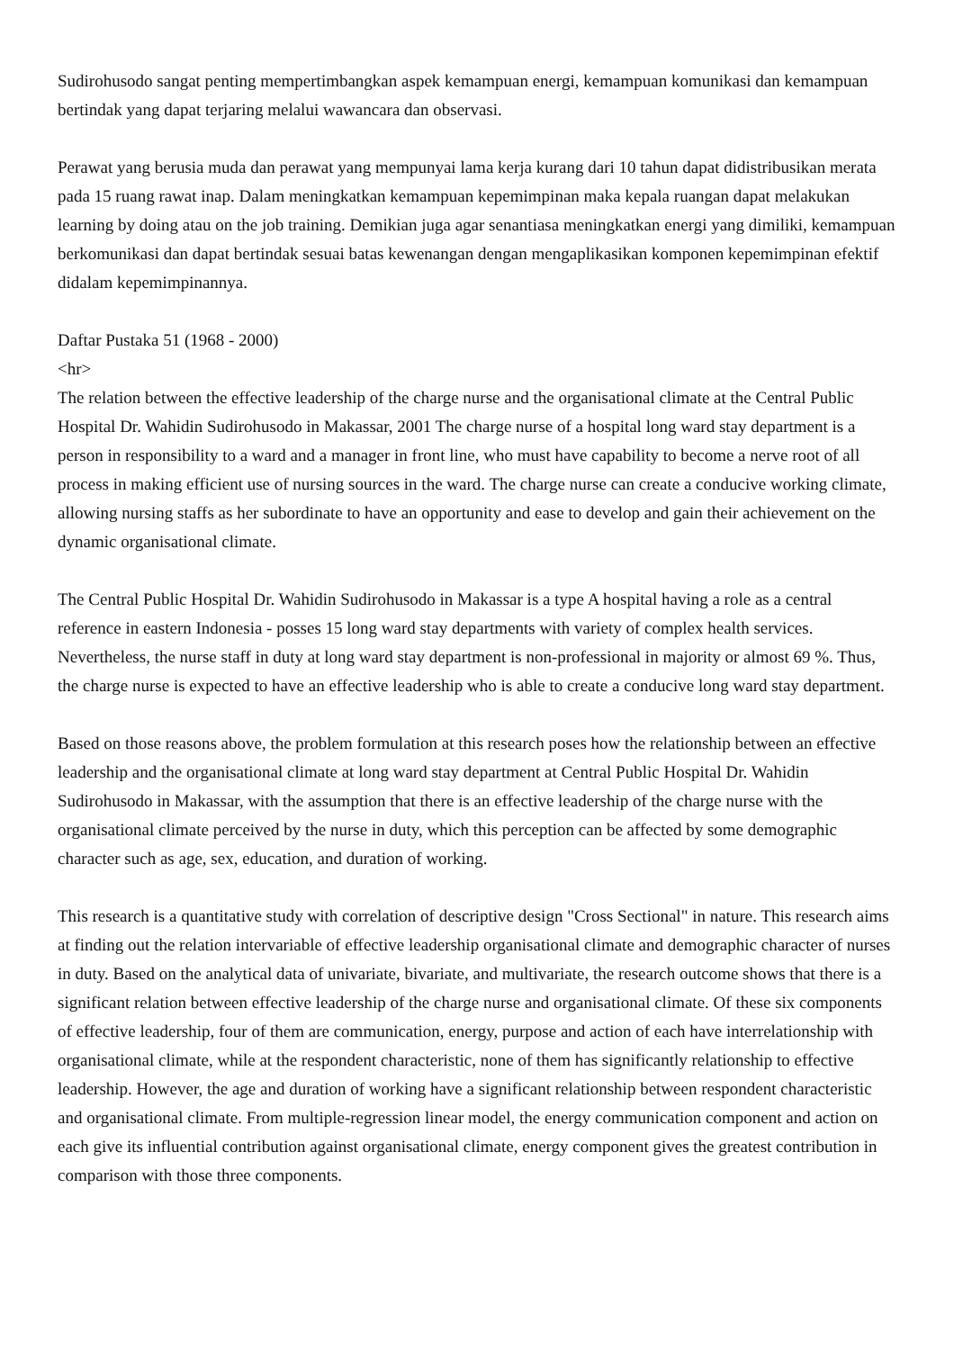Sudirohusodo sangat penting mempertimbangkan aspek kemampuan energi, kemampuan komunikasi dan kemampuan bertindak yang dapat terjaring melalui wawancara dan observasi.
Perawat yang berusia muda dan perawat yang mempunyai lama kerja kurang dari 10 tahun dapat didistribusikan merata pada 15 ruang rawat inap. Dalam meningkatkan kemampuan kepemimpinan maka kepala ruangan dapat melakukan learning by doing atau on the job training. Demikian juga agar senantiasa meningkatkan energi yang dimiliki, kemampuan berkomunikasi dan dapat bertindak sesuai batas kewenangan dengan mengaplikasikan komponen kepemimpinan efektif didalam kepemimpinannya.
Daftar Pustaka 51 (1968 - 2000)
<hr>
The relation between the effective leadership of the charge nurse and the organisational climate at the Central Public Hospital Dr. Wahidin Sudirohusodo in Makassar, 2001 The charge nurse of a hospital long ward stay department is a person in responsibility to a ward and a manager in front line, who must have capability to become a nerve root of all process in making efficient use of nursing sources in the ward. The charge nurse can create a conducive working climate, allowing nursing staffs as her subordinate to have an opportunity and ease to develop and gain their achievement on the dynamic organisational climate.
The Central Public Hospital Dr. Wahidin Sudirohusodo in Makassar is a type A hospital having a role as a central reference in eastern Indonesia - posses 15 long ward stay departments with variety of complex health services. Nevertheless, the nurse staff in duty at long ward stay department is non-professional in majority or almost 69 %. Thus, the charge nurse is expected to have an effective leadership who is able to create a conducive long ward stay department.
Based on those reasons above, the problem formulation at this research poses how the relationship between an effective leadership and the organisational climate at long ward stay department at Central Public Hospital Dr. Wahidin Sudirohusodo in Makassar, with the assumption that there is an effective leadership of the charge nurse with the organisational climate perceived by the nurse in duty, which this perception can be affected by some demographic character such as age, sex, education, and duration of working.
This research is a quantitative study with correlation of descriptive design "Cross Sectional" in nature. This research aims at finding out the relation intervariable of effective leadership organisational climate and demographic character of nurses in duty. Based on the analytical data of univariate, bivariate, and multivariate, the research outcome shows that there is a significant relation between effective leadership of the charge nurse and organisational climate. Of these six components of effective leadership, four of them are communication, energy, purpose and action of each have interrelationship with organisational climate, while at the respondent characteristic, none of them has significantly relationship to effective leadership. However, the age and duration of working have a significant relationship between respondent characteristic and organisational climate. From multiple-regression linear model, the energy communication component and action on each give its influential contribution against organisational climate, energy component gives the greatest contribution in comparison with those three components.